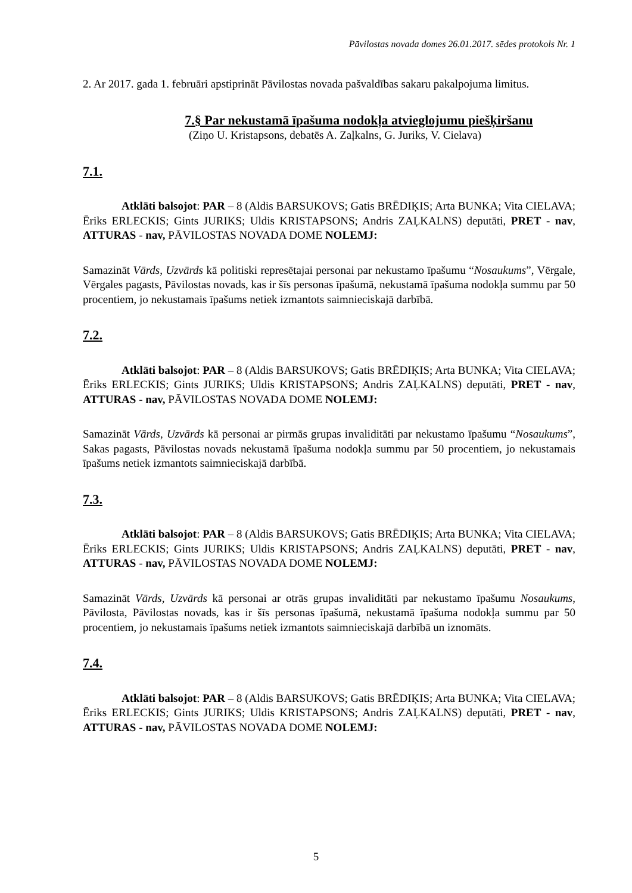Pāvilostas novada domes 26.01.2017. sēdes protokols Nr. 1
2. Ar 2017. gada 1. februāri apstiprināt Pāvilostas novada pašvaldības sakaru pakalpojuma limitus.
7.§ Par nekustamā īpašuma nodokļa atvieglojumu piešķiršanu
(Ziņo U. Kristapsons, debatēs A. Zaļkalns, G. Juriks, V. Cielava)
7.1.
Atklāti balsojot: PAR – 8 (Aldis BARSUKOVS; Gatis BRĒDIĶIS; Arta BUNKA; Vita CIELAVA; Ēriks ERLECKIS; Gints JURIKS; Uldis KRISTAPSONS; Andris ZAĻKALNS) deputāti, PRET - nav, ATTURAS - nav, PĀVILOSTAS NOVADA DOME NOLEMJ:
Samazināt Vārds, Uzvārds kā politiski represētajai personai par nekustamo īpašumu “Nosaukums”, Vērgale, Vērgales pagasts, Pāvilostas novads, kas ir šīs personas īpašumā, nekustamā īpašuma nodokļa summu par 50 procentiem, jo nekustamais īpašums netiek izmantots saimnieciskajā darbībā.
7.2.
Atklāti balsojot: PAR – 8 (Aldis BARSUKOVS; Gatis BRĒDIĶIS; Arta BUNKA; Vita CIELAVA; Ēriks ERLECKIS; Gints JURIKS; Uldis KRISTAPSONS; Andris ZAĻKALNS) deputāti, PRET - nav, ATTURAS - nav, PĀVILOSTAS NOVADA DOME NOLEMJ:
Samazināt Vārds, Uzvārds kā personai ar pirmās grupas invaliditāti par nekustamo īpašumu “Nosaukums”, Sakas pagasts, Pāvilostas novads nekustamā īpašuma nodokļa summu par 50 procentiem, jo nekustamais īpašums netiek izmantots saimnieciskajā darbībā.
7.3.
Atklāti balsojot: PAR – 8 (Aldis BARSUKOVS; Gatis BRĒDIĶIS; Arta BUNKA; Vita CIELAVA; Ēriks ERLECKIS; Gints JURIKS; Uldis KRISTAPSONS; Andris ZAĻKALNS) deputāti, PRET - nav, ATTURAS - nav, PĀVILOSTAS NOVADA DOME NOLEMJ:
Samazināt Vārds, Uzvārds kā personai ar otrās grupas invaliditāti par nekustamo īpašumu Nosaukums, Pāvilosta, Pāvilostas novads, kas ir šīs personas īpašumā, nekustamā īpašuma nodokļa summu par 50 procentiem, jo nekustamais īpašums netiek izmantots saimnieciskajā darbībā un iznomāts.
7.4.
Atklāti balsojot: PAR – 8 (Aldis BARSUKOVS; Gatis BRĒDIĶIS; Arta BUNKA; Vita CIELAVA; Ēriks ERLECKIS; Gints JURIKS; Uldis KRISTAPSONS; Andris ZAĻKALNS) deputāti, PRET - nav, ATTURAS - nav, PĀVILOSTAS NOVADA DOME NOLEMJ:
5